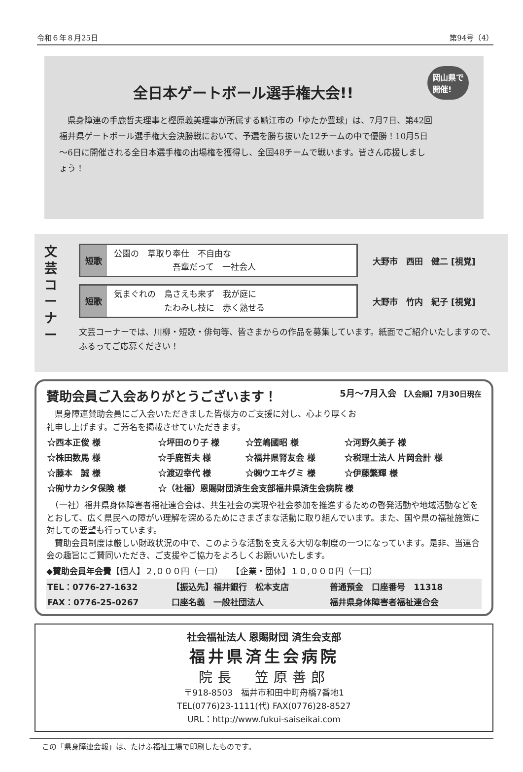令和６年８月25日 第94号（4）
岡山県で
開催!
全日本ゲートボール選手権大会!!
　県身障連の手鹿哲夫理事と樫原義美理事が所属する鯖江市の「ゆたか豊球」は、7月7日、第42回福井県ゲートボール選手権大会決勝戦において、予選を勝ち抜いた12チームの中で優勝！10月5日～6日に開催される全日本選手権の出場権を獲得し、全国48チームで戦います。皆さん応援しましょう！
文芸コーナー
短歌
公園の　草取り奉仕　不自由な
　　　　　　　吾輩だって　一社会人
大野市　西田　健二 [視覚]
短歌
気まぐれの　鳥さえも来ず　我が庭に
　　　　　　たわみし枝に　赤く熟せる
大野市　竹内　紀子 [視覚]
文芸コーナーでは、川柳・短歌・俳句等、皆さまからの作品を募集しています。紙面でご紹介いたしますので、ふるってご応募ください！
賛助会員ご入会ありがとうございます！ 5月～7月入会 【入会順】7月30日現在
　県身障連賛助会員にご入会いただきました皆様方のご支援に対し、心より厚くお礼申し上げます。ご芳名を掲載させていただきます。
| ☆西本正俊 様 | ☆坪田のり子 様 | ☆笠嶋國昭 様 | ☆河野久美子 様 |
| ☆株田数馬 様 | ☆手鹿哲夫 様 | ☆福井県腎友会 様 | ☆税理士法人 片岡会計 様 |
| ☆藤本 誠 様 | ☆渡辺幸代 様 | ☆㈱ウエキグミ 様 | ☆伊藤繁輝 様 |
| ☆㈲サカシタ保険 様 | ☆（社福）恩賜財団済生会支部福井県済生会病院 様 | | |
　（一社）福井県身体障害者福祉連合会は、共生社会の実現や社会参加を推進するための啓発活動や地域活動などをとおして、広く県民への障がい理解を深めるためにさまざまな活動に取り組んでいます。また、国や県の福祉施策に対しての要望も行っています。
　賛助会員制度は厳しい財政状況の中で、このような活動を支える大切な制度の一つになっています。是非、当連合会の趣旨にご賛同いただき、ご支援やご協力をよろしくお願いいたします。
◆賛助会員年会費【個人】２,０００円（一口）　　【企業・団体】１０,０００円（一口）
| TEL：0776-27-1632 | 【振込先】福井銀行 松本支店 | 普通預金 口座番号 11318 |
| FAX：0776-25-0267 | 口座名義 一般社団法人 | 福井県身体障害者福祉連合会 |
社会福祉法人 恩賜財団 済生会支部
福井県済生会病院
院長　笠原善郎
〒918-8503　福井市和田中町舟橋7番地1
TEL(0776)23-1111(代) FAX(0776)28-8527
URL：http://www.fukui-saiseikai.com
この「県身障連会報」は、たけふ福祉工場で印刷したものです。